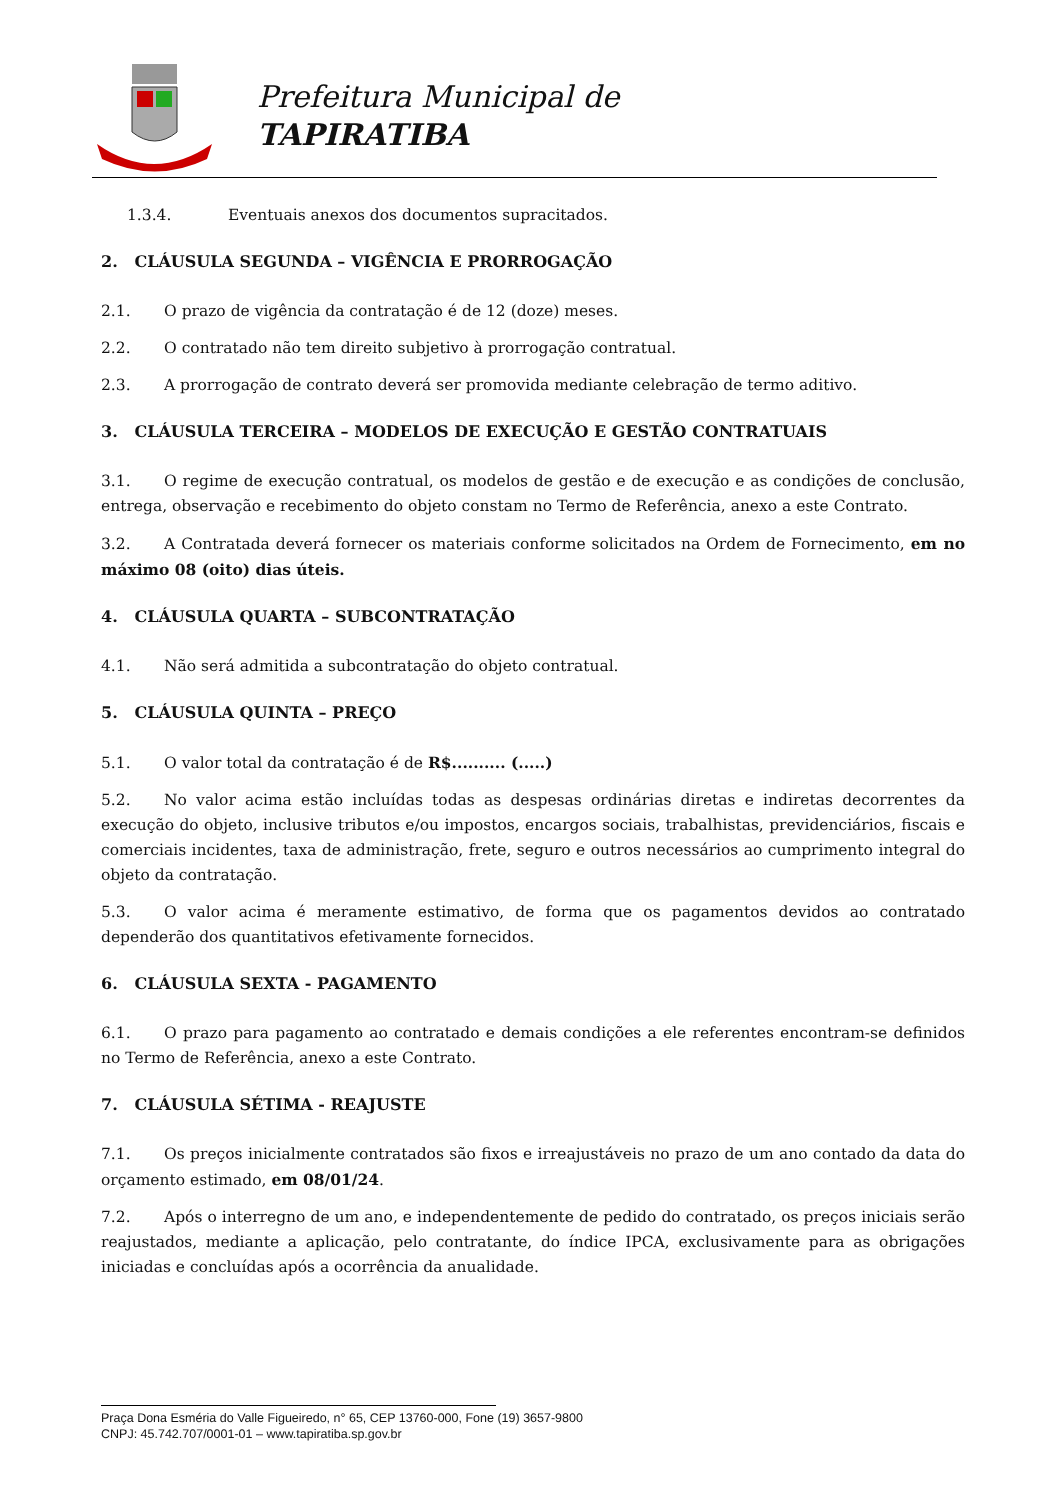Prefeitura Municipal de
TAPIRATIBA
1.3.4. Eventuais anexos dos documentos supracitados.
2. CLÁUSULA SEGUNDA – VIGÊNCIA E PRORROGAÇÃO
2.1. O prazo de vigência da contratação é de 12 (doze) meses.
2.2. O contratado não tem direito subjetivo à prorrogação contratual.
2.3. A prorrogação de contrato deverá ser promovida mediante celebração de termo aditivo.
3. CLÁUSULA TERCEIRA – MODELOS DE EXECUÇÃO E GESTÃO CONTRATUAIS
3.1. O regime de execução contratual, os modelos de gestão e de execução e as condições de conclusão, entrega, observação e recebimento do objeto constam no Termo de Referência, anexo a este Contrato.
3.2. A Contratada deverá fornecer os materiais conforme solicitados na Ordem de Fornecimento, em no máximo 08 (oito) dias úteis.
4. CLÁUSULA QUARTA – SUBCONTRATAÇÃO
4.1. Não será admitida a subcontratação do objeto contratual.
5. CLÁUSULA QUINTA – PREÇO
5.1. O valor total da contratação é de R$.......... (.....)
5.2. No valor acima estão incluídas todas as despesas ordinárias diretas e indiretas decorrentes da execução do objeto, inclusive tributos e/ou impostos, encargos sociais, trabalhistas, previdenciários, fiscais e comerciais incidentes, taxa de administração, frete, seguro e outros necessários ao cumprimento integral do objeto da contratação.
5.3. O valor acima é meramente estimativo, de forma que os pagamentos devidos ao contratado dependerão dos quantitativos efetivamente fornecidos.
6. CLÁUSULA SEXTA - PAGAMENTO
6.1. O prazo para pagamento ao contratado e demais condições a ele referentes encontram-se definidos no Termo de Referência, anexo a este Contrato.
7. CLÁUSULA SÉTIMA - REAJUSTE
7.1. Os preços inicialmente contratados são fixos e irreajustáveis no prazo de um ano contado da data do orçamento estimado, em 08/01/24.
7.2. Após o interregno de um ano, e independentemente de pedido do contratado, os preços iniciais serão reajustados, mediante a aplicação, pelo contratante, do índice IPCA, exclusivamente para as obrigações iniciadas e concluídas após a ocorrência da anualidade.
Praça Dona Esméria do Valle Figueiredo, n° 65, CEP 13760-000, Fone (19) 3657-9800
CNPJ: 45.742.707/0001-01 – www.tapiratiba.sp.gov.br